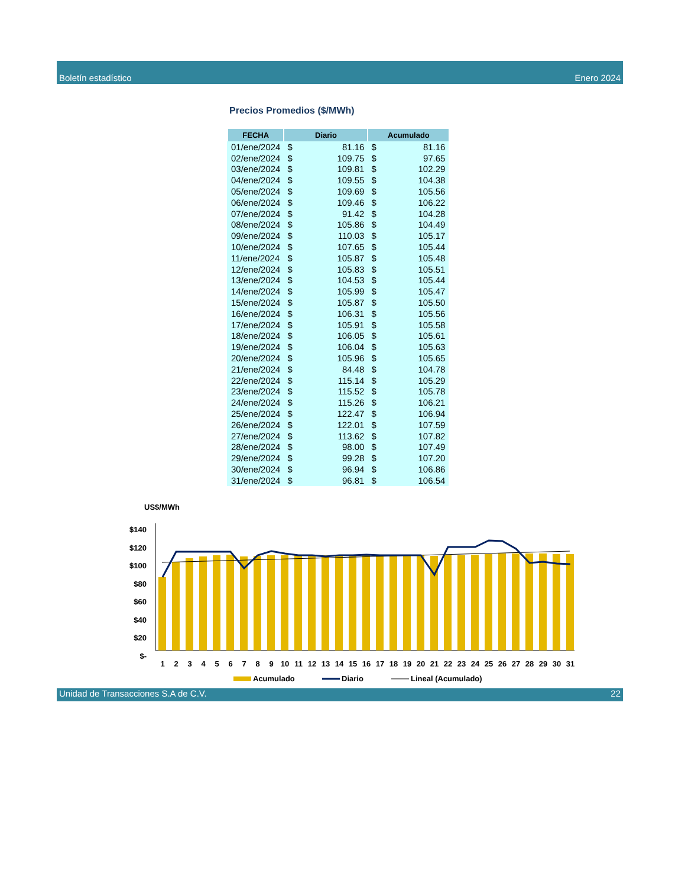Boletín estadístico Enero 2024
Precios Promedios ($/MWh)
| FECHA | Diario | | Acumulado | |
| --- | --- | --- | --- | --- |
| 01/ene/2024 | $ | 81.16 | $ | 81.16 |
| 02/ene/2024 | $ | 109.75 | $ | 97.65 |
| 03/ene/2024 | $ | 109.81 | $ | 102.29 |
| 04/ene/2024 | $ | 109.55 | $ | 104.38 |
| 05/ene/2024 | $ | 109.69 | $ | 105.56 |
| 06/ene/2024 | $ | 109.46 | $ | 106.22 |
| 07/ene/2024 | $ | 91.42 | $ | 104.28 |
| 08/ene/2024 | $ | 105.86 | $ | 104.49 |
| 09/ene/2024 | $ | 110.03 | $ | 105.17 |
| 10/ene/2024 | $ | 107.65 | $ | 105.44 |
| 11/ene/2024 | $ | 105.87 | $ | 105.48 |
| 12/ene/2024 | $ | 105.83 | $ | 105.51 |
| 13/ene/2024 | $ | 104.53 | $ | 105.44 |
| 14/ene/2024 | $ | 105.99 | $ | 105.47 |
| 15/ene/2024 | $ | 105.87 | $ | 105.50 |
| 16/ene/2024 | $ | 106.31 | $ | 105.56 |
| 17/ene/2024 | $ | 105.91 | $ | 105.58 |
| 18/ene/2024 | $ | 106.05 | $ | 105.61 |
| 19/ene/2024 | $ | 106.04 | $ | 105.63 |
| 20/ene/2024 | $ | 105.96 | $ | 105.65 |
| 21/ene/2024 | $ | 84.48 | $ | 104.78 |
| 22/ene/2024 | $ | 115.14 | $ | 105.29 |
| 23/ene/2024 | $ | 115.52 | $ | 105.78 |
| 24/ene/2024 | $ | 115.26 | $ | 106.21 |
| 25/ene/2024 | $ | 122.47 | $ | 106.94 |
| 26/ene/2024 | $ | 122.01 | $ | 107.59 |
| 27/ene/2024 | $ | 113.62 | $ | 107.82 |
| 28/ene/2024 | $ | 98.00 | $ | 107.49 |
| 29/ene/2024 | $ | 99.28 | $ | 107.20 |
| 30/ene/2024 | $ | 96.94 | $ | 106.86 |
| 31/ene/2024 | $ | 96.81 | $ | 106.54 |
US$/MWh
$140
$120
$100
$80
$60
$40
$20
$-
1
2
3
4
5
6
7
8
9
10
11
12
13
14
15
16
17
18
19
20
21
22
23
24
25
26
27
28
29
30
31
Acumulado
Diario
Lineal (Acumulado)
Unidad de Transacciones S.A de C.V. 22